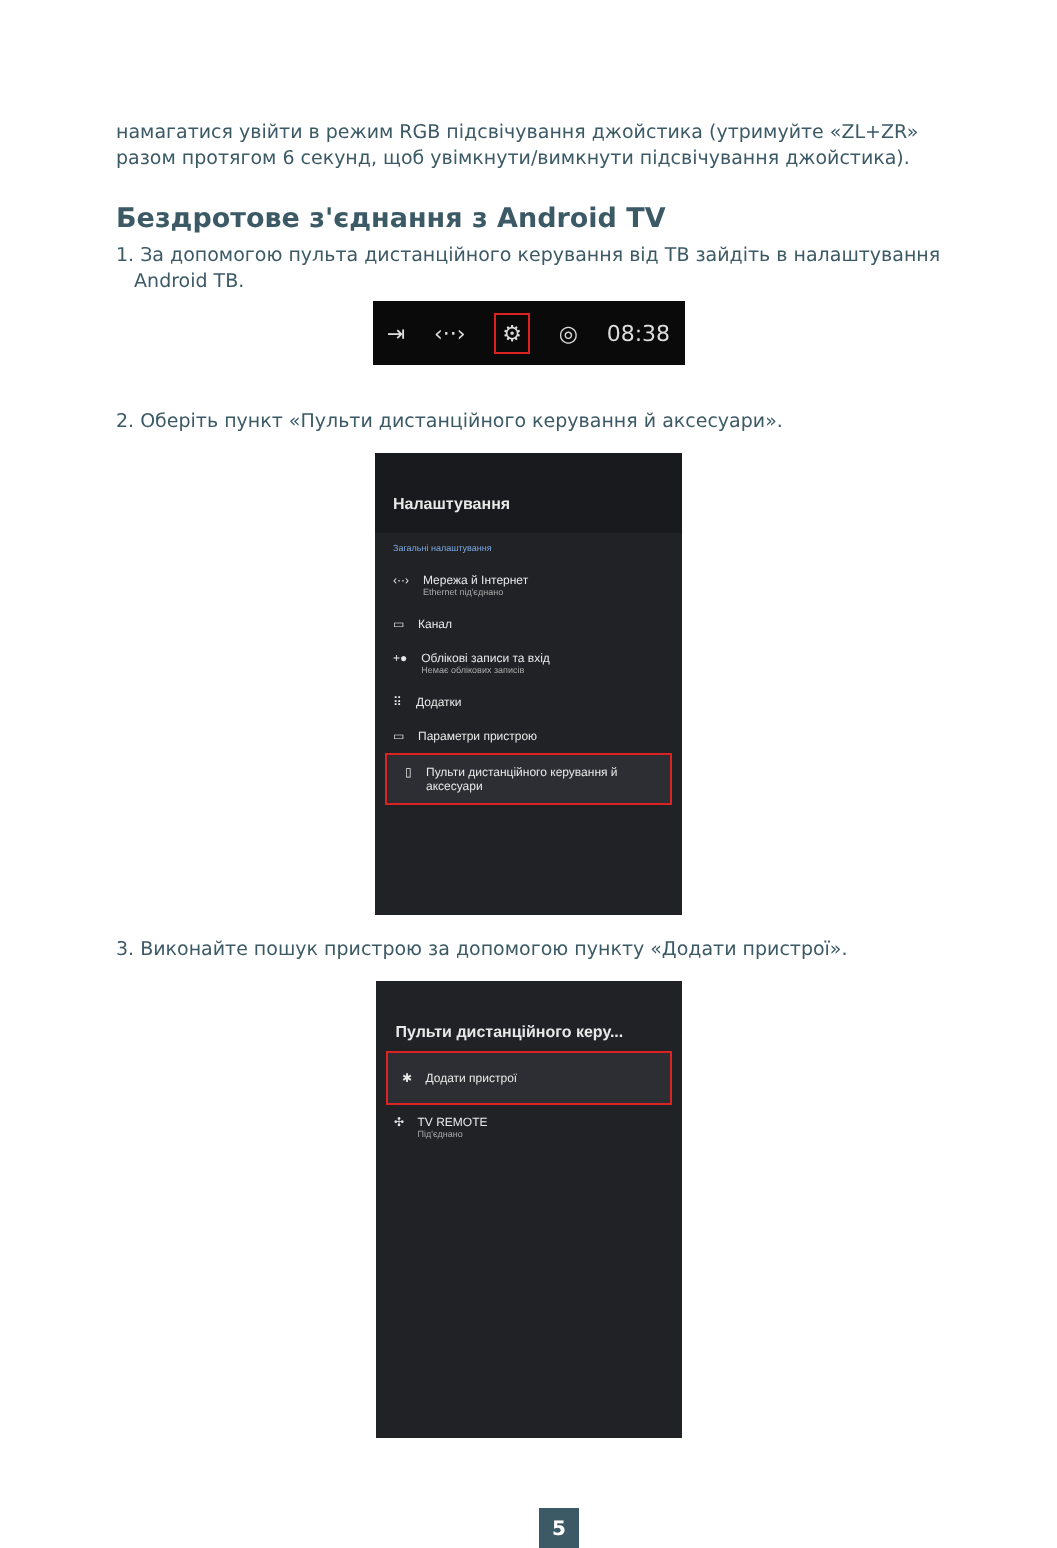намагатися увійти в режим RGB підсвічування джойстика (утримуйте «ZL+ZR» разом протягом 6 секунд, щоб увімкнути/вимкнути підсвічування джойстика).
Бездротове з'єднання з Android TV
1. За допомогою пульта дистанційного керування від ТВ зайдіть в налаштування
Android ТВ.
⇥ ‹··› ⚙ ◎ 08:38
2. Оберіть пункт «Пульти дистанційного керування й аксесуари».
Налаштування
Загальні налаштування
‹··› Мережа й Інтернет
Ethernet під'єднано
▭ Канал
+● Облікові записи та вхід
Немає облікових записів
⠿ Додатки
▭ Параметри пристрою
▯ Пульти дистанційного керування й аксесуари
3. Виконайте пошук пристрою за допомогою пункту «Додати пристрої».
Пульти дистанційного керу...
✱ Додати пристрої
✣ TV REMOTE
Під'єднано
5